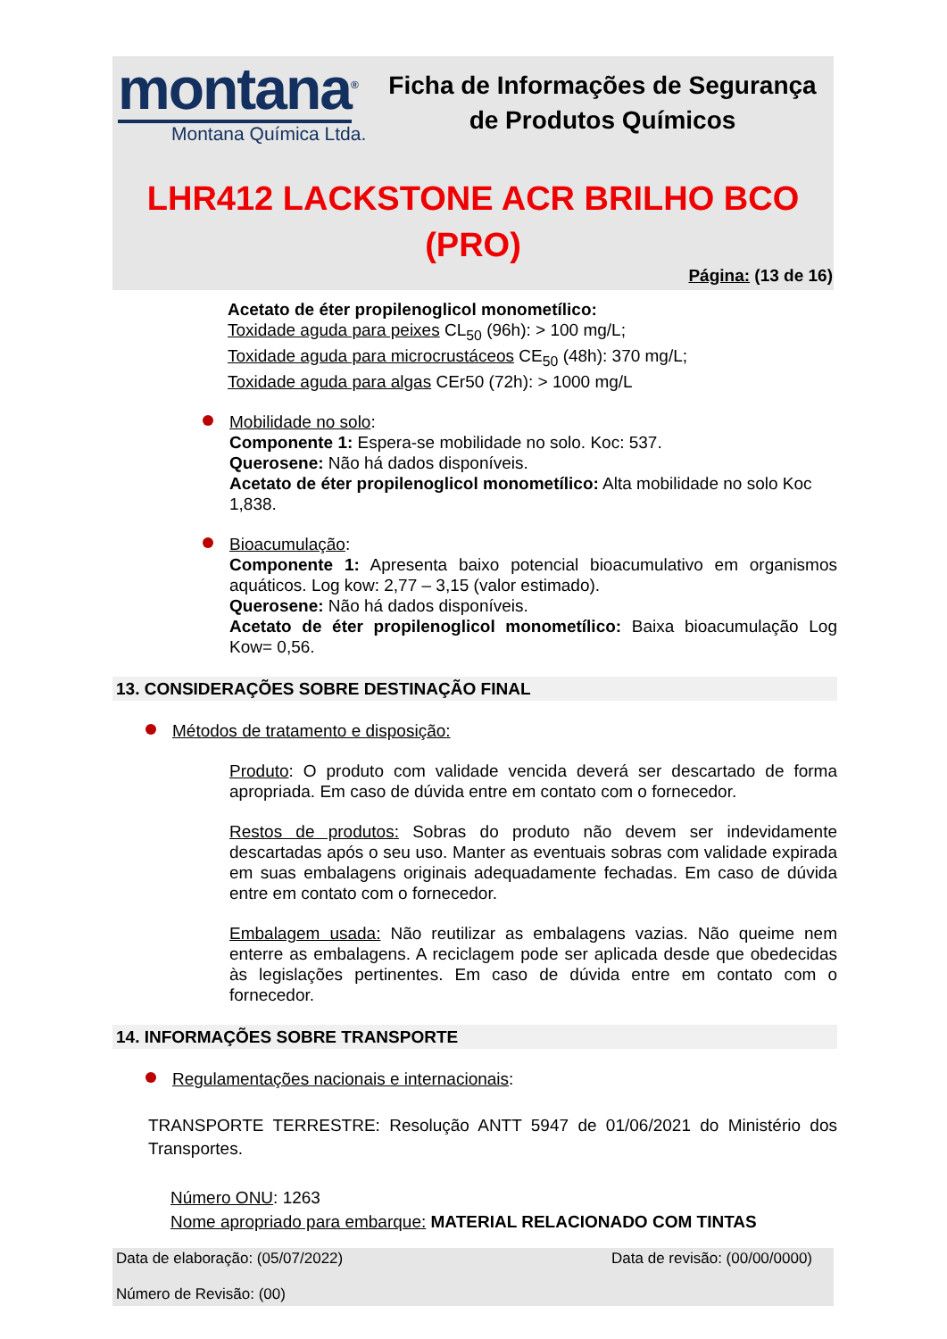montana<sup>®</sup>
Montana Química Ltda.
Ficha de Informações de Segurança de Produtos Químicos
LHR412 LACKSTONE ACR BRILHO BCO (PRO)
Página: (13 de 16)
Acetato de éter propilenoglicol monometílico:
Toxidade aguda para peixes CL<sub>50</sub> (96h): > 100 mg/L;
Toxidade aguda para microcrustáceos CE<sub>50</sub> (48h): 370 mg/L;
Toxidade aguda para algas CEr50 (72h): > 1000 mg/L
Mobilidade no solo:
Componente 1: Espera-se mobilidade no solo. Koc: 537.
Querosene: Não há dados disponíveis.
Acetato de éter propilenoglicol monometílico: Alta mobilidade no solo Koc 1,838.
Bioacumulação:
Componente 1: Apresenta baixo potencial bioacumulativo em organismos aquáticos. Log kow: 2,77 – 3,15 (valor estimado).
Querosene: Não há dados disponíveis.
Acetato de éter propilenoglicol monometílico: Baixa bioacumulação Log Kow= 0,56.
13. CONSIDERAÇÕES SOBRE DESTINAÇÃO FINAL
Métodos de tratamento e disposição:
Produto: O produto com validade vencida deverá ser descartado de forma apropriada. Em caso de dúvida entre em contato com o fornecedor.
Restos de produtos: Sobras do produto não devem ser indevidamente descartadas após o seu uso. Manter as eventuais sobras com validade expirada em suas embalagens originais adequadamente fechadas. Em caso de dúvida entre em contato com o fornecedor.
Embalagem usada: Não reutilizar as embalagens vazias. Não queime nem enterre as embalagens. A reciclagem pode ser aplicada desde que obedecidas às legislações pertinentes. Em caso de dúvida entre em contato com o fornecedor.
14. INFORMAÇÕES SOBRE TRANSPORTE
Regulamentações nacionais e internacionais:
TRANSPORTE TERRESTRE: Resolução ANTT 5947 de 01/06/2021 do Ministério dos Transportes.
Número ONU: 1263
Nome apropriado para embarque: MATERIAL RELACIONADO COM TINTAS
Data de elaboração: (05/07/2022) Data de revisão: (00/00/0000)
Número de Revisão: (00)